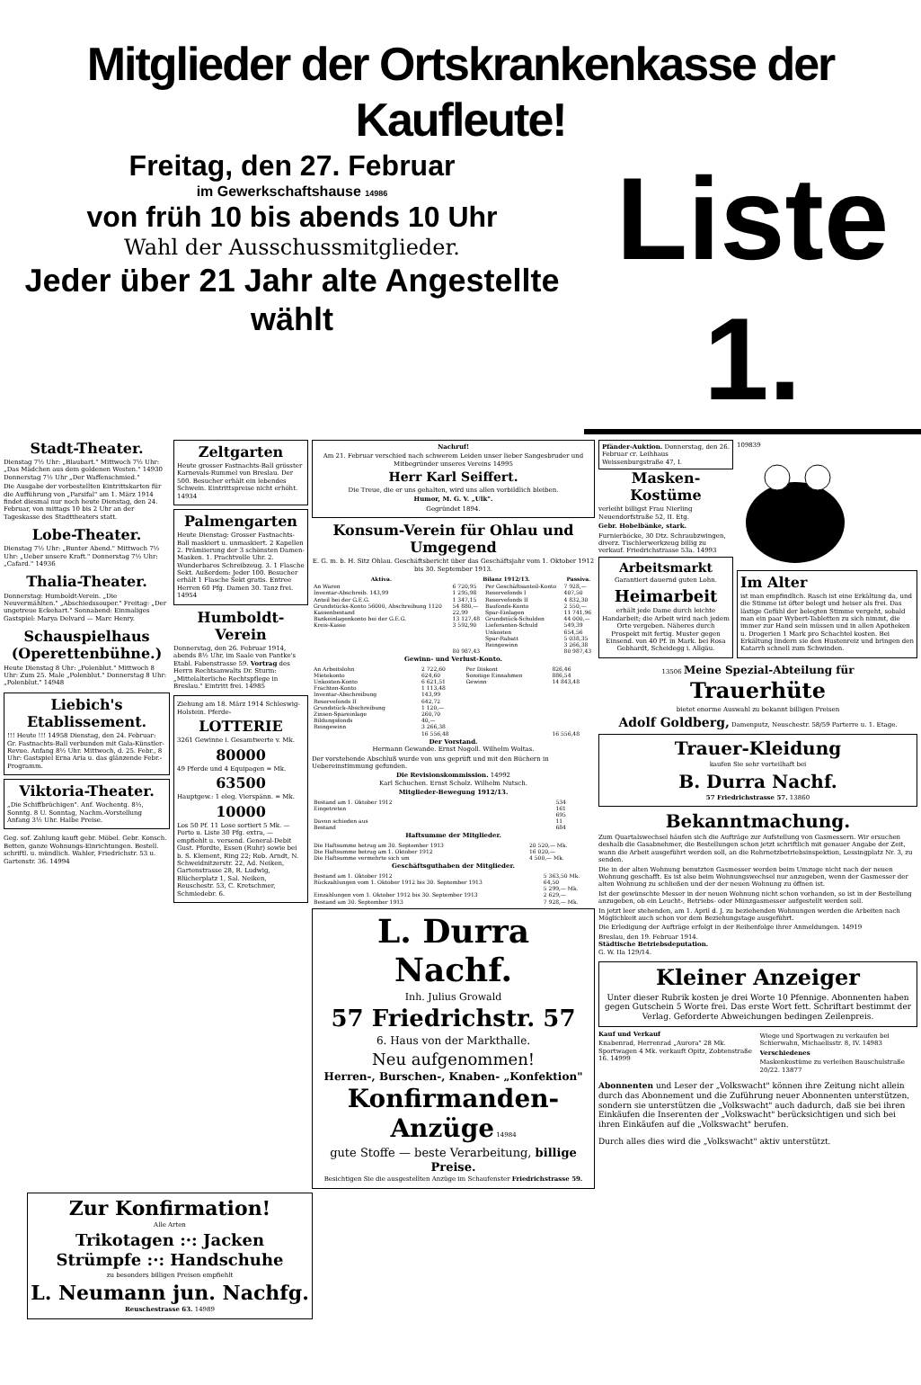Mitglieder der Ortskrankenkasse der Kaufleute!
Freitag, den 27. Februar
im Gewerkschaftshause 14986
von früh 10 bis abends 10 Uhr
Wahl der Ausschussmitglieder.
Jeder über 21 Jahr alte Angestellte wählt
Liste 1.
Stadt-Theater.
Dienstag 7½ Uhr: „Blaubart." Mittwoch 7½ Uhr: „Das Mädchen aus dem goldenen Westen." 14930 Donnerstag 7½ Uhr „Der Waffenschmied."
Die Ausgabe der vorbestellten Eintrittskarten für die Aufführung von „Parsifal" am 1. März 1914 findet diesmal nur noch heute Dienstag, den 24. Februar, von mittags 10 bis 2 Uhr an der Tageskasse des Stadttheaters statt.
Lobe-Theater.
Dienstag 7½ Uhr: „Bunter Abend." Mittwoch 7½ Uhr: „Ueber unsere Kraft." Donnerstag 7½ Uhr: „Cafard." 14936
Thalia-Theater.
Donnerstag: Humboldt-Verein. „Die Neuvermählten." „Abschiedssouper." Freitag: „Der ungetreue Eckehart." Sonnabend: Einmaliges Gastspiel: Marya Delvard — Marc Henry.
Schauspielhaus (Operettenbühne.)
Heute Dienstag 8 Uhr: „Polenblut." Mittwoch 8 Uhr: Zum 25. Male „Polenblut." Donnerstag 8 Uhr: „Polenblut." 14948
Liebich's Etablissement.
!!! Heute !!! 14958 Dienstag, den 24. Februar: Gr. Fastnachts-Ball verbunden mit Gala-Künstler-Revue. Anfang 8½ Uhr. Mittwoch, d. 25. Febr., 8 Uhr: Gastspiel Erna Aria u. das glänzende Febr.-Programm.
Viktoria-Theater.
„Die Schiffbrüchigen". Anf. Wochentg. 8½, Sonntg. 8 U. Sonntag, Nachm.-Vorstellung Anfang 3½ Uhr. Halbe Preise.
Geg. sof. Zahlung kauft gebr. Möbel. Gebr. Konsch. Betten, ganze Wohnungs-Einrichtungen. Bestell. schriftl. u. mündlich. Wahler, Friedrichstr. 53 u. Gartenstr. 36. 14994
Zeltgarten
Heute grosser Fastnachts-Ball grösster Karnevals-Rummel von Breslau. Der 500. Besucher erhält ein lebendes Schwein. Eintrittspreise nicht erhöht. 14934
Palmengarten
Heute Dienstag: Grosser Fastnachts-Ball maskiert u. unmaskiert. 2 Kapellen 2. Prämiierung der 3 schönsten Damen-Masken. 1. Prachtvolle Uhr. 2. Wunderbares Schreibzeug. 3. 1 Flasche Sekt. Außerdem: Jeder 100. Besucher erhält 1 Flasche Sekt gratis. Entree Herren 60 Pfg. Damen 30. Tanz frei. 14954
Humboldt-Verein
Donnerstag, den 26. Februar 1914, abends 8½ Uhr, im Saale von Pantke's Etabl. Fabenstrasse 59. Vortrag des Herrn Rechtsanwalts Dr. Sturm: „Mittelalterliche Rechtspflege in Breslau." Eintritt frei. 14985
Ziehung am 18. März 1914 Schleswig-Holstein. Pferde-
LOTTERIE
3261 Gewinne i. Gesamtwerte v. Mk.
80000
49 Pferde und 4 Equipagen = Mk.
63500
Hauptgew.: 1 eleg. Vierspänn. = Mk.
10000
Los 50 Pf. 11 Lose sortiert 5 Mk. — Porto u. Liste 30 Pfg. extra, — empfiehlt u. versend. General-Debit Gust. Pfordte, Essen (Ruhr) sowie bei b. S. Klement, Ring 22; Rob. Arndt, N. Schweidnitzerstr. 22, Ad. Neiken, Gartenstrasse 28, R. Ludwig, Blücherplatz 1, Sal. Neiken, Reuschestr. 53, C. Kretschmer, Schmiedebr. 6.
Nachruf!
Am 21. Februar verschied nach schwerem Leiden unser lieber Sangesbruder und Mitbegründer unseres Vereins 14995
Herr Karl Seiffert.
Die Treue, die er uns gehalten, wird uns allen vorbildlich bleiben.
Humor, M. G. V. „Ulk".
Gegründet 1894.
Konsum-Verein für Ohlau und Umgegend
E. G. m. b. H. Sitz Ohlau. Geschäftsbericht über das Geschäftsjahr vom 1. Oktober 1912 bis 30. September 1913.
| Aktiva. | Bilanz 1912/13. | | Passiva. |
| --- | --- | --- | --- |
| An Waren | 6 720,95 | Per Geschäftsanteil-Konto | 7 928,— |
| Inventar-Abschreib. 143,99 | 1 295,98 | Reservefonds I | 407,50 |
| Anteil bei der G.E.G. | 1 347,15 | Reservefonds II | 4 832,30 |
| Grundstücks-Konto 56000, Abschreibung 1120 | 54 880,— | Baufonds-Konto | 2 550,— |
| Kassenbestand | 22,99 | Spar-Einlagen | 11 741,96 |
| Bankeinlagenkonto bei der G.E.G. | 13 127,48 | Grundstück-Schulden | 44 000,— |
| Kreis-Kasse | 3 592,90 | Lieferanten-Schuld | 549,39 |
| | | Unkosten | 654,56 |
| | | Spar-Rabatt | 5 038,35 |
| | | Reingewinn | 3 266,38 |
| | 80 987,43 | | 80 987,43 |
Gewinn- und Verlust-Konto.
| An Arbeitslohn | 2 722,60 | Per Diskont | 826,46 |
| Mietekonto | 624,60 | Sonstige Einnahmen | 886,54 |
| Unkosten-Konto | 6 621,51 | Gewinn | 14 843,48 |
| Frachten-Konto | 1 113,48 | | |
| Inventar-Abschreibung | 143,99 | | |
| Reservefonds II | 642,72 | | |
| Grundstück-Abschreibung | 1 120,— | | |
| Zinsen-Spareinlage | 260,70 | | |
| Bildungsfonds | 40,— | | |
| Reingewinn | 3 266,38 | | |
| | 16 556,48 | | 16 556,48 |
Der Vorstand.
Hermann Gewande. Ernst Nogoll. Wilhelm Woltas.
Der vorstehende Abschluß wurde von uns geprüft und mit den Büchern in Uebereinstimmung gefunden.
Die Revisionskommission. 14992
Karl Schuchen. Ernst Scholz. Wilhelm Nutsch.
Mitglieder-Bewegung 1912/13.
| Bestand am 1. Oktober 1912 | 534 |
| Eingetreten | 161 |
| | 695 |
| Davon schieden aus | 11 |
| Bestand | 684 |
Haftsumme der Mitglieder.
| Die Haftsumme betrug am 30. September 1913 | 20 520,— Mk. |
| Die Haftsumme betrug am 1. Oktober 1912 | 16 020,— |
| Die Haftsumme vermehrte sich um | 4 500,— Mk. |
Geschäftsguthaben der Mitglieder.
| Bestand am 1. Oktober 1912 | 5 363,50 Mk. |
| Rückzahlungen vom 1. Oktober 1912 bis 30. September 1913 | 64,50 |
| | 5 299,— Mk. |
| Einzahlungen vom 1. Oktober 1912 bis 30. September 1913 | 2 629,— |
| Bestand am 30. September 1913 | 7 928,— Mk. |
L. Durra Nachf.
Inh. Julius Growald
57 Friedrichstr. 57
6. Haus von der Markthalle.
Neu aufgenommen!
Herren-, Burschen-, Knaben- „Konfektion"
Konfirmanden-Anzüge 14984
gute Stoffe — beste Verarbeitung, billige Preise.
Besichtigen Sie die ausgestellten Anzüge im Schaufenster Friedrichstrasse 59.
Pfänder-Auktion. Donnerstag, den 26. Februar cr. Leihhaus Weissenburgstraße 47, I.
Masken-Kostüme
verleiht billigst Frau Nierling Neuendorfstraße 52, II. Etg.
Gebr. Hobelbänke, stark.
Furnierböcke, 30 Dtz. Schraubzwingen, diverz. Tischlerwerkzeug billig zu verkauf. Friedrichstrasse 53a. 14993
Arbeitsmarkt
Garantiert dauernd guten Lohn.
Heimarbeit
erhält jede Dame durch leichte Handarbeit; die Arbeit wird nach jedem Orte vergeben. Näheres durch Prospekt mit fertig. Muster gegen Einsend. von 40 Pf. in Mark. bei Rosa Gebhardt, Scheidegg i. Allgäu.
109839
Im Alter
ist man empfindlich. Rasch ist eine Erkältung da, und die Stimme ist öfter belegt und heiser als frei. Das lästige Gefühl der belegten Stimme vergeht, sobald man ein paar Wybert-Tabletten zu sich nimmt, die immer zur Hand sein müssen und in allen Apotheken u. Drogerien 1 Mark pro Schachtel kosten. Bei Erkältung lindern sie den Hustenreiz und bringen den Katarrh schnell zum Schwinden.
13506 Meine Spezial-Abteilung für
Trauerhüte
bietet enorme Auswahl zu bekannt billigen Preisen
Adolf Goldberg, Damenputz, Neuschestr. 58/59 Parterre u. 1. Etage.
Trauer-Kleidung
kaufen Sie sehr vorteilhaft bei
B. Durra Nachf.
57 Friedrichstrasse 57. 13860
Bekanntmachung.
Zum Quartalswechsel häufen sich die Aufträge zur Aufstellung von Gasmessern. Wir ersuchen deshalb die Gasabnehmer, die Bestellungen schon jetzt schriftlich mit genauer Angabe der Zeit, wann die Arbeit ausgeführt werden soll, an die Rohrnetzbetriebsinspektion, Lessingplatz Nr. 3, zu senden.
Die in der alten Wohnung benutzten Gasmesser werden beim Umzuge nicht nach der neuen Wohnung geschafft. Es ist also beim Wohnungswechsel nur anzugeben, wenn der Gasmesser der alten Wohnung zu schließen und der der neuen Wohnung zu öffnen ist.
Ist der gewünschte Messer in der neuen Wohnung nicht schon vorhanden, so ist in der Bestellung anzugeben, ob ein Leucht-, Betriebs- oder Münzgasmesser aufgestellt werden soll.
In jetzt leer stehenden, am 1. April d. J. zu beziehenden Wohnungen werden die Arbeiten nach Möglichkeit auch schon vor dem Beziehungstage ausgeführt.
Die Erledigung der Aufträge erfolgt in der Reihenfolge ihrer Anmeldungen. 14919
Breslau, den 19. Februar 1914.
Städtische Betriebsdeputation.
G. W. IIa 129/14.
Kleiner Anzeiger
Unter dieser Rubrik kosten je drei Worte 10 Pfennige. Abonnenten haben gegen Gutschein 5 Worte frei. Das erste Wort fett. Schriftart bestimmt der Verlag. Geforderte Abweichungen bedingen Zeilenpreis.
Kauf und Verkauf
Knabenrad, Herrenrad „Aurora" 28 Mk. Sportwagen 4 Mk. verkauft Opitz, Zobtenstraße 16. 14999
Wiege und Sportwagen zu verkaufen bei Schierwahn, Michaelisstr. 8, IV. 14983
Verschiedenes
Maskenkostüme zu verleihen Bauschulstraße 20/22. 13877
Abonnenten und Leser der „Volkswacht" können ihre Zeitung nicht allein durch das Abonnement und die Zuführung neuer Abonnenten unterstützen, sondern sie unterstützen die „Volkswacht" auch dadurch, daß sie bei ihren Einkäufen die Inserenten der „Volkswacht" berücksichtigen und sich bei ihren Einkäufen auf die „Volkswacht" berufen.
Durch alles dies wird die „Volkswacht" aktiv unterstützt.
Zur Konfirmation!
Alle Arten
Trikotagen :·: Jacken
Strümpfe :·: Handschuhe
zu besonders billigen Preisen empfiehlt
L. Neumann jun. Nachfg.
Reuschestrasse 63. 14989